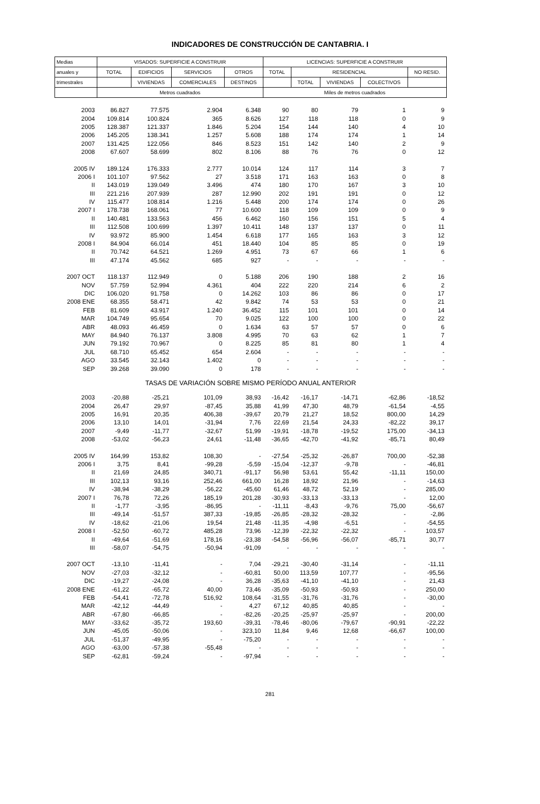INDICADORES DE CONSTRUCCIÓN DE CANTABRIA. I
| Medias | VISADOS: SUPERFICIE A CONSTRUIR | | | | LICENCIAS: SUPERFICIE A CONSTRUIR | | | | |
| --- | --- | --- | --- | --- | --- | --- | --- | --- | --- |
| anuales y | TOTAL | EDIFICIOS | SERVICIOS | OTROS | TOTAL | RESIDENCIAL | | | NO RESID. |
| trimestrales | | VIVIENDAS | COMERCIALES | DESTINOS | | TOTAL | VIVIENDAS | COLECTIVOS | |
| | Metros cuadrados | | | | Miles de metros cuadrados | | | | |
| 2003 | 86.827 | 77.575 | 2.904 | 6.348 | 90 | 80 | 79 | 1 | 9 |
| 2004 | 109.814 | 100.824 | 365 | 8.626 | 127 | 118 | 118 | 0 | 9 |
| 2005 | 128.387 | 121.337 | 1.846 | 5.204 | 154 | 144 | 140 | 4 | 10 |
| 2006 | 145.205 | 138.341 | 1.257 | 5.608 | 188 | 174 | 174 | 1 | 14 |
| 2007 | 131.425 | 122.056 | 846 | 8.523 | 151 | 142 | 140 | 2 | 9 |
| 2008 | 67.607 | 58.699 | 802 | 8.106 | 88 | 76 | 76 | 0 | 12 |
| 2005 IV | 189.124 | 176.333 | 2.777 | 10.014 | 124 | 117 | 114 | 3 | 7 |
| 2006 I | 101.107 | 97.562 | 27 | 3.518 | 171 | 163 | 163 | 0 | 8 |
| II | 143.019 | 139.049 | 3.496 | 474 | 180 | 170 | 167 | 3 | 10 |
| III | 221.216 | 207.939 | 287 | 12.990 | 202 | 191 | 191 | 0 | 12 |
| IV | 115.477 | 108.814 | 1.216 | 5.448 | 200 | 174 | 174 | 0 | 26 |
| 2007 I | 178.738 | 168.061 | 77 | 10.600 | 118 | 109 | 109 | 0 | 9 |
| II | 140.481 | 133.563 | 456 | 6.462 | 160 | 156 | 151 | 5 | 4 |
| III | 112.508 | 100.699 | 1.397 | 10.411 | 148 | 137 | 137 | 0 | 11 |
| IV | 93.972 | 85.900 | 1.454 | 6.618 | 177 | 165 | 163 | 3 | 12 |
| 2008 I | 84.904 | 66.014 | 451 | 18.440 | 104 | 85 | 85 | 0 | 19 |
| II | 70.742 | 64.521 | 1.269 | 4.951 | 73 | 67 | 66 | 1 | 6 |
| III | 47.174 | 45.562 | 685 | 927 | - | - | - | - | - |
| 2007 OCT | 118.137 | 112.949 | 0 | 5.188 | 206 | 190 | 188 | 2 | 16 |
| NOV | 57.759 | 52.994 | 4.361 | 404 | 222 | 220 | 214 | 6 | 2 |
| DIC | 106.020 | 91.758 | 0 | 14.262 | 103 | 86 | 86 | 0 | 17 |
| 2008 ENE | 68.355 | 58.471 | 42 | 9.842 | 74 | 53 | 53 | 0 | 21 |
| FEB | 81.609 | 43.917 | 1.240 | 36.452 | 115 | 101 | 101 | 0 | 14 |
| MAR | 104.749 | 95.654 | 70 | 9.025 | 122 | 100 | 100 | 0 | 22 |
| ABR | 48.093 | 46.459 | 0 | 1.634 | 63 | 57 | 57 | 0 | 6 |
| MAY | 84.940 | 76.137 | 3.808 | 4.995 | 70 | 63 | 62 | 1 | 7 |
| JUN | 79.192 | 70.967 | 0 | 8.225 | 85 | 81 | 80 | 1 | 4 |
| JUL | 68.710 | 65.452 | 654 | 2.604 | - | - | - | - | - |
| AGO | 33.545 | 32.143 | 1.402 | 0 | - | - | - | - | - |
| SEP | 39.268 | 39.090 | 0 | 178 | - | - | - | - | - |
| TASAS DE VARIACIÓN SOBRE MISMO PERÍODO ANUAL ANTERIOR | | | | | | | | | |
| 2003 | -20,88 | -25,21 | 101,09 | 38,93 | -16,42 | -16,17 | -14,71 | -62,86 | -18,52 |
| 2004 | 26,47 | 29,97 | -87,45 | 35,88 | 41,99 | 47,30 | 48,79 | -61,54 | -4,55 |
| 2005 | 16,91 | 20,35 | 406,38 | -39,67 | 20,79 | 21,27 | 18,52 | 800,00 | 14,29 |
| 2006 | 13,10 | 14,01 | -31,94 | 7,76 | 22,69 | 21,54 | 24,33 | -82,22 | 39,17 |
| 2007 | -9,49 | -11,77 | -32,67 | 51,99 | -19,91 | -18,78 | -19,52 | 175,00 | -34,13 |
| 2008 | -53,02 | -56,23 | 24,61 | -11,48 | -36,65 | -42,70 | -41,92 | -85,71 | 80,49 |
| 2005 IV | 164,99 | 153,82 | 108,30 | - | -27,54 | -25,32 | -26,87 | 700,00 | -52,38 |
| 2006 I | 3,75 | 8,41 | -99,28 | -5,59 | -15,04 | -12,37 | -9,78 | - | -46,81 |
| II | 21,69 | 24,85 | 340,71 | -91,17 | 56,98 | 53,61 | 55,42 | -11,11 | 150,00 |
| III | 102,13 | 93,16 | 252,46 | 661,00 | 16,28 | 18,92 | 21,96 | - | -14,63 |
| IV | -38,94 | -38,29 | -56,22 | -45,60 | 61,46 | 48,72 | 52,19 | - | 285,00 |
| 2007 I | 76,78 | 72,26 | 185,19 | 201,28 | -30,93 | -33,13 | -33,13 | - | 12,00 |
| II | -1,77 | -3,95 | -86,95 | - | -11,11 | -8,43 | -9,76 | 75,00 | -56,67 |
| III | -49,14 | -51,57 | 387,33 | -19,85 | -26,85 | -28,32 | -28,32 | - | -2,86 |
| IV | -18,62 | -21,06 | 19,54 | 21,48 | -11,35 | -4,98 | -6,51 | - | -54,55 |
| 2008 I | -52,50 | -60,72 | 485,28 | 73,96 | -12,39 | -22,32 | -22,32 | - | 103,57 |
| II | -49,64 | -51,69 | 178,16 | -23,38 | -54,58 | -56,96 | -56,07 | -85,71 | 30,77 |
| III | -58,07 | -54,75 | -50,94 | -91,09 | - | - | - | - | - |
| 2007 OCT | -13,10 | -11,41 | - | 7,04 | -29,21 | -30,40 | -31,14 | - | -11,11 |
| NOV | -27,03 | -32,12 | - | -60,81 | 50,00 | 113,59 | 107,77 | - | -95,56 |
| DIC | -19,27 | -24,08 | - | 36,28 | -35,63 | -41,10 | -41,10 | - | 21,43 |
| 2008 ENE | -61,22 | -65,72 | 40,00 | 73,46 | -35,09 | -50,93 | -50,93 | - | 250,00 |
| FEB | -54,41 | -72,78 | 516,92 | 108,64 | -31,55 | -31,76 | -31,76 | - | -30,00 |
| MAR | -42,12 | -44,49 | - | 4,27 | 67,12 | 40,85 | 40,85 | - | - |
| ABR | -67,80 | -66,85 | - | -82,26 | -20,25 | -25,97 | -25,97 | - | 200,00 |
| MAY | -33,62 | -35,72 | 193,60 | -39,31 | -78,46 | -80,06 | -79,67 | -90,91 | -22,22 |
| JUN | -45,05 | -50,06 | - | 323,10 | 11,84 | 9,46 | 12,68 | -66,67 | 100,00 |
| JUL | -51,37 | -49,95 | - | -75,20 | - | - | - | - | - |
| AGO | -63,00 | -57,38 | -55,48 | - | - | - | - | - | - |
| SEP | -62,81 | -59,24 | - | -97,94 | - | - | - | - | - |
281